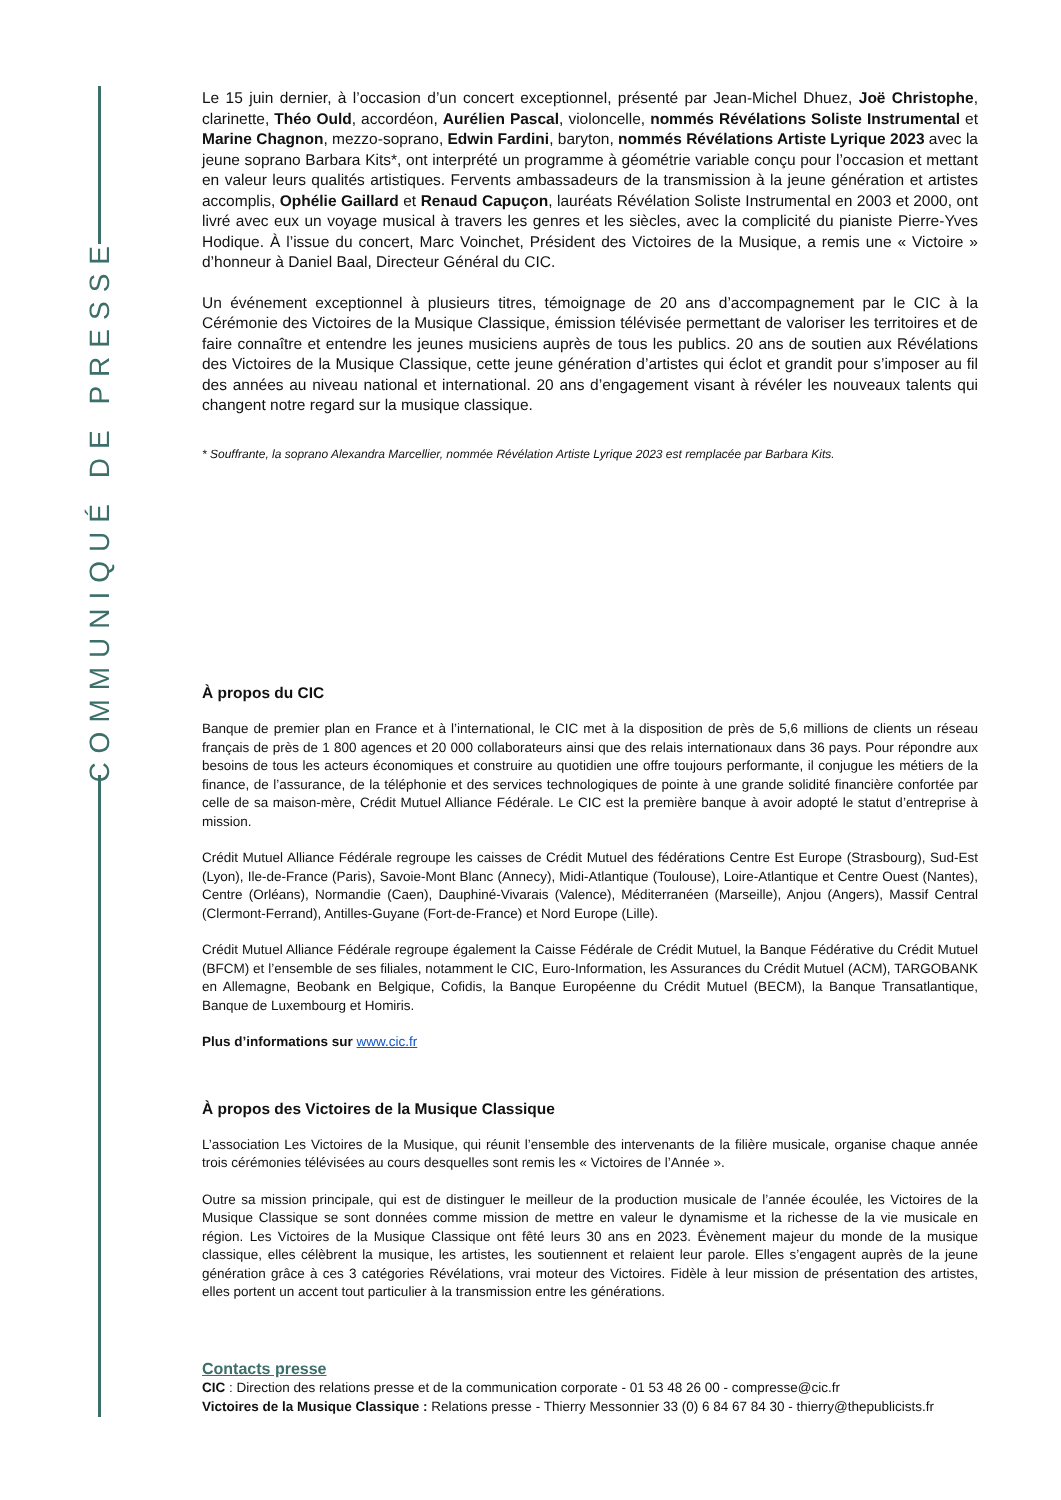COMMUNIQUÉ DE PRESSE
Le 15 juin dernier, à l’occasion d’un concert exceptionnel, présenté par Jean-Michel Dhuez, Joë Christophe, clarinette, Théo Ould, accordéon, Aurélien Pascal, violoncelle, nommés Révélations Soliste Instrumental et Marine Chagnon, mezzo-soprano, Edwin Fardini, baryton, nommés Révélations Artiste Lyrique 2023 avec la jeune soprano Barbara Kits*, ont interprété un programme à géométrie variable conçu pour l’occasion et mettant en valeur leurs qualités artistiques. Fervents ambassadeurs de la transmission à la jeune génération et artistes accomplis, Ophélie Gaillard et Renaud Capuçon, lauréats Révélation Soliste Instrumental en 2003 et 2000, ont livré avec eux un voyage musical à travers les genres et les siècles, avec la complicité du pianiste Pierre-Yves Hodique. À l’issue du concert, Marc Voinchet, Président des Victoires de la Musique, a remis une « Victoire » d’honneur à Daniel Baal, Directeur Général du CIC.
Un événement exceptionnel à plusieurs titres, témoignage de 20 ans d’accompagnement par le CIC à la Cérémonie des Victoires de la Musique Classique, émission télévisée permettant de valoriser les territoires et de faire connaître et entendre les jeunes musiciens auprès de tous les publics. 20 ans de soutien aux Révélations des Victoires de la Musique Classique, cette jeune génération d’artistes qui éclot et grandit pour s’imposer au fil des années au niveau national et international. 20 ans d’engagement visant à révéler les nouveaux talents qui changent notre regard sur la musique classique.
* Souffrante, la soprano Alexandra Marcellier, nommée Révélation Artiste Lyrique 2023 est remplacée par Barbara Kits.
À propos du CIC
Banque de premier plan en France et à l’international, le CIC met à la disposition de près de 5,6 millions de clients un réseau français de près de 1 800 agences et 20 000 collaborateurs ainsi que des relais internationaux dans 36 pays. Pour répondre aux besoins de tous les acteurs économiques et construire au quotidien une offre toujours performante, il conjugue les métiers de la finance, de l’assurance, de la téléphonie et des services technologiques de pointe à une grande solidité financière confortée par celle de sa maison-mère, Crédit Mutuel Alliance Fédérale. Le CIC est la première banque à avoir adopté le statut d’entreprise à mission.
Crédit Mutuel Alliance Fédérale regroupe les caisses de Crédit Mutuel des fédérations Centre Est Europe (Strasbourg), Sud-Est (Lyon), Ile-de-France (Paris), Savoie-Mont Blanc (Annecy), Midi-Atlantique (Toulouse), Loire-Atlantique et Centre Ouest (Nantes), Centre (Orléans), Normandie (Caen), Dauphiné-Vivarais (Valence), Méditerranéen (Marseille), Anjou (Angers), Massif Central (Clermont-Ferrand), Antilles-Guyane (Fort-de-France) et Nord Europe (Lille).
Crédit Mutuel Alliance Fédérale regroupe également la Caisse Fédérale de Crédit Mutuel, la Banque Fédérative du Crédit Mutuel (BFCM) et l’ensemble de ses filiales, notamment le CIC, Euro-Information, les Assurances du Crédit Mutuel (ACM), TARGOBANK en Allemagne, Beobank en Belgique, Cofidis, la Banque Européenne du Crédit Mutuel (BECM), la Banque Transatlantique, Banque de Luxembourg et Homiris.
Plus d’informations sur www.cic.fr
À propos des Victoires de la Musique Classique
L’association Les Victoires de la Musique, qui réunit l’ensemble des intervenants de la filière musicale, organise chaque année trois cérémonies télévisées au cours desquelles sont remis les « Victoires de l’Année ».
Outre sa mission principale, qui est de distinguer le meilleur de la production musicale de l’année écoulée, les Victoires de la Musique Classique se sont données comme mission de mettre en valeur le dynamisme et la richesse de la vie musicale en région. Les Victoires de la Musique Classique ont fêté leurs 30 ans en 2023. Évènement majeur du monde de la musique classique, elles célèbrent la musique, les artistes, les soutiennent et relaient leur parole. Elles s’engagent auprès de la jeune génération grâce à ces 3 catégories Révélations, vrai moteur des Victoires. Fidèle à leur mission de présentation des artistes, elles portent un accent tout particulier à la transmission entre les générations.
Contacts presse
CIC : Direction des relations presse et de la communication corporate - 01 53 48 26 00 - compresse@cic.fr
Victoires de la Musique Classique : Relations presse - Thierry Messonnier 33 (0) 6 84 67 84 30 - thierry@thepublicists.fr